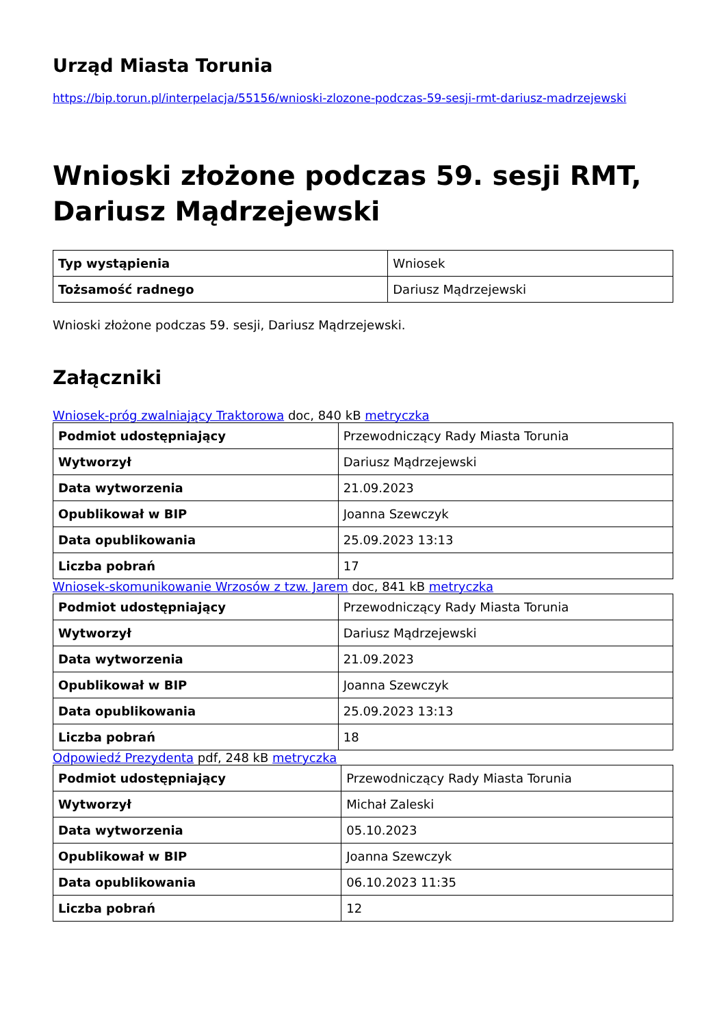Urząd Miasta Torunia
https://bip.torun.pl/interpelacja/55156/wnioski-zlozone-podczas-59-sesji-rmt-dariusz-madrzejewski
Wnioski złożone podczas 59. sesji RMT, Dariusz Mądrzejewski
| Typ wystąpienia | Wniosek |
| Tożsamość radnego | Dariusz Mądrzejewski |
Wnioski złożone podczas 59. sesji, Dariusz Mądrzejewski.
Załączniki
Wniosek-próg zwalniający Traktorowa doc, 840 kB metryczka
| Podmiot udostępniający | Przewodniczący Rady Miasta Torunia |
| Wytworzył | Dariusz Mądrzejewski |
| Data wytworzenia | 21.09.2023 |
| Opublikował w BIP | Joanna Szewczyk |
| Data opublikowania | 25.09.2023 13:13 |
| Liczba pobrań | 17 |
Wniosek-skomunikowanie Wrzosów z tzw. Jarem doc, 841 kB metryczka
| Podmiot udostępniający | Przewodniczący Rady Miasta Torunia |
| Wytworzył | Dariusz Mądrzejewski |
| Data wytworzenia | 21.09.2023 |
| Opublikował w BIP | Joanna Szewczyk |
| Data opublikowania | 25.09.2023 13:13 |
| Liczba pobrań | 18 |
Odpowiedź Prezydenta pdf, 248 kB metryczka
| Podmiot udostępniający | Przewodniczący Rady Miasta Torunia |
| Wytworzył | Michał Zaleski |
| Data wytworzenia | 05.10.2023 |
| Opublikował w BIP | Joanna Szewczyk |
| Data opublikowania | 06.10.2023 11:35 |
| Liczba pobrań | 12 |